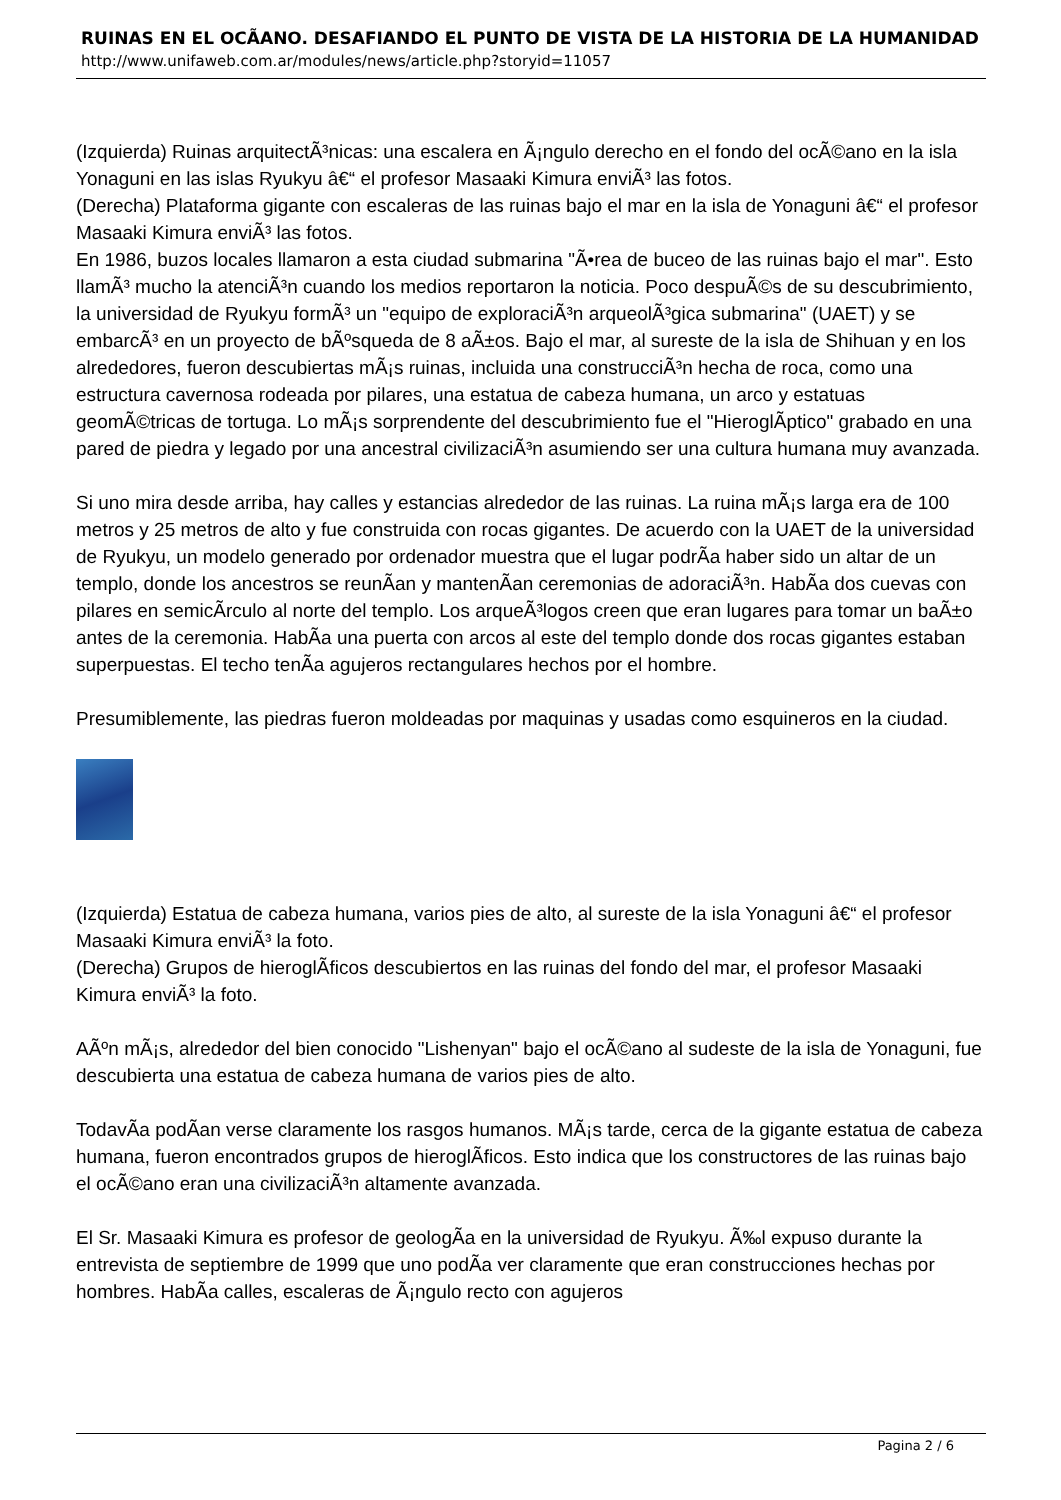RUINAS EN EL OCÃ­ANO. DESAFIANDO EL PUNTO DE VISTA DE LA HISTORIA DE LA HUMANIDAD
http://www.unifaweb.com.ar/modules/news/article.php?storyid=11057
(Izquierda) Ruinas arquitectÃ³nicas: una escalera en Ã¡ngulo derecho en el fondo del ocÃ©ano en la isla Yonaguni en las islas Ryukyu â€“ el profesor Masaaki Kimura enviÃ³ las fotos.
(Derecha) Plataforma gigante con escaleras de las ruinas bajo el mar en la isla de Yonaguni â€“ el profesor Masaaki Kimura enviÃ³ las fotos.
En 1986, buzos locales llamaron a esta ciudad submarina "Ã•rea de buceo de las ruinas bajo el mar". Esto llamÃ³ mucho la atenciÃ³n cuando los medios reportaron la noticia. Poco despuÃ©s de su descubrimiento, la universidad de Ryukyu formÃ³ un "equipo de exploraciÃ³n arqueolÃ³gica submarina" (UAET) y se embarcÃ³ en un proyecto de bÃºsqueda de 8 aÃ±os. Bajo el mar, al sureste de la isla de Shihuan y en los alrededores, fueron descubiertas mÃ¡s ruinas, incluida una construcciÃ³n hecha de roca, como una estructura cavernosa rodeada por pilares, una estatua de cabeza humana, un arco y estatuas geomÃ©tricas de tortuga. Lo mÃ¡s sorprendente del descubrimiento fue el "HieroglÃ­ptico" grabado en una pared de piedra y legado por una ancestral civilizaciÃ³n asumiendo ser una cultura humana muy avanzada.
Si uno mira desde arriba, hay calles y estancias alrededor de las ruinas. La ruina mÃ¡s larga era de 100 metros y 25 metros de alto y fue construida con rocas gigantes. De acuerdo con la UAET de la universidad de Ryukyu, un modelo generado por ordenador muestra que el lugar podrÃ­a haber sido un altar de un templo, donde los ancestros se reunÃ­an y mantenÃ­an ceremonias de adoraciÃ³n. HabÃ­a dos cuevas con pilares en semicÃ­rculo al norte del templo. Los arqueÃ³logos creen que eran lugares para tomar un baÃ±o antes de la ceremonia. HabÃ­a una puerta con arcos al este del templo donde dos rocas gigantes estaban superpuestas. El techo tenÃ­a agujeros rectangulares hechos por el hombre.
Presumiblemente, las piedras fueron moldeadas por maquinas y usadas como esquineros en la ciudad.
(Izquierda) Estatua de cabeza humana, varios pies de alto, al sureste de la isla Yonaguni â€“ el profesor Masaaki Kimura enviÃ³ la foto.
(Derecha) Grupos de hieroglÃ­ficos descubiertos en las ruinas del fondo del mar, el profesor Masaaki Kimura enviÃ³ la foto.
AÃºn mÃ¡s, alrededor del bien conocido "Lishenyan" bajo el ocÃ©ano al sudeste de la isla de Yonaguni, fue descubierta una estatua de cabeza humana de varios pies de alto.
TodavÃ­a podÃ­an verse claramente los rasgos humanos. MÃ¡s tarde, cerca de la gigante estatua de cabeza humana, fueron encontrados grupos de hieroglÃ­ficos. Esto indica que los constructores de las ruinas bajo el ocÃ©ano eran una civilizaciÃ³n altamente avanzada.
El Sr. Masaaki Kimura es profesor de geologÃ­a en la universidad de Ryukyu. Ã‰l expuso durante la entrevista de septiembre de 1999 que uno podÃ­a ver claramente que eran construcciones hechas por hombres. HabÃ­a calles, escaleras de Ã¡ngulo recto con agujeros
Pagina 2 / 6